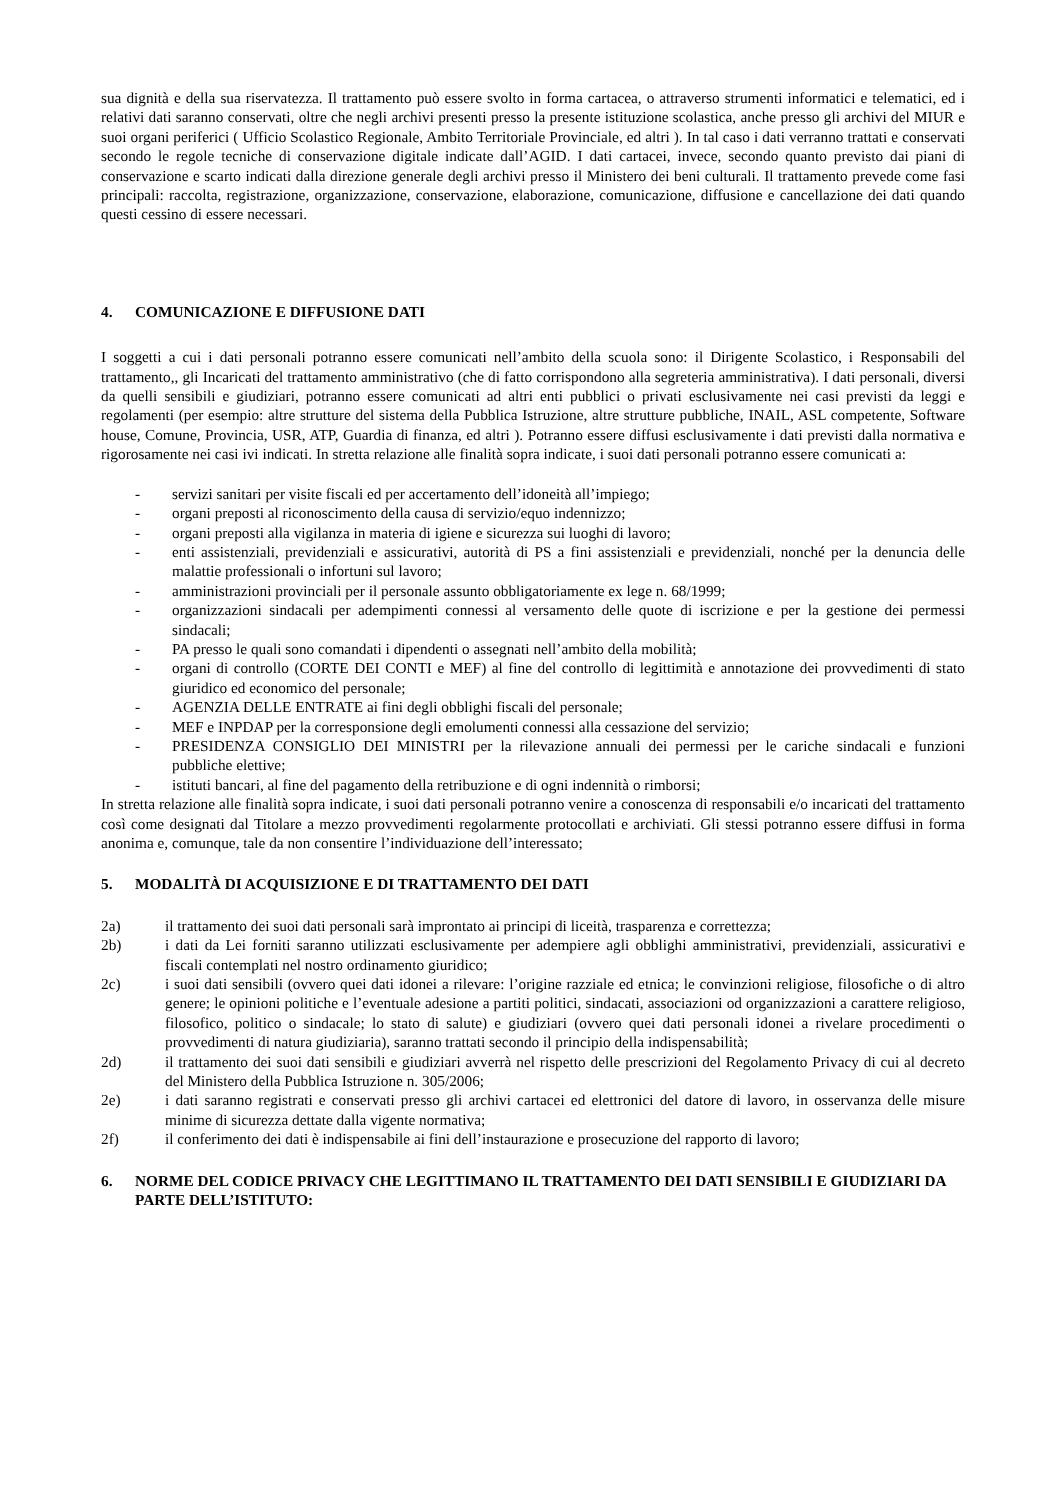sua dignità e della sua riservatezza. Il trattamento può essere svolto in forma cartacea, o attraverso strumenti informatici e telematici, ed i relativi dati saranno conservati, oltre che negli archivi presenti presso la presente istituzione scolastica, anche presso gli archivi del MIUR e suoi organi periferici ( Ufficio Scolastico Regionale, Ambito Territoriale Provinciale, ed altri ). In tal caso i dati verranno trattati e conservati secondo le regole tecniche di conservazione digitale indicate dall’AGID. I dati cartacei, invece, secondo quanto previsto dai piani di conservazione e scarto indicati dalla direzione generale degli archivi presso il Ministero dei beni culturali. Il trattamento prevede come fasi principali: raccolta, registrazione, organizzazione, conservazione, elaborazione, comunicazione, diffusione e cancellazione dei dati quando questi cessino di essere necessari.
4. COMUNICAZIONE E DIFFUSIONE DATI
I soggetti a cui i dati personali potranno essere comunicati nell’ambito della scuola sono: il Dirigente Scolastico, i Responsabili del trattamento,, gli Incaricati del trattamento amministrativo (che di fatto corrispondono alla segreteria amministrativa). I dati personali, diversi da quelli sensibili e giudiziari, potranno essere comunicati ad altri enti pubblici o privati esclusivamente nei casi previsti da leggi e regolamenti (per esempio: altre strutture del sistema della Pubblica Istruzione, altre strutture pubbliche, INAIL, ASL competente, Software house, Comune, Provincia, USR, ATP, Guardia di finanza, ed altri ). Potranno essere diffusi esclusivamente i dati previsti dalla normativa e rigorosamente nei casi ivi indicati. In stretta relazione alle finalità sopra indicate, i suoi dati personali potranno essere comunicati a:
- servizi sanitari per visite fiscali ed per accertamento dell’idoneità all’impiego;
- organi preposti al riconoscimento della causa di servizio/equo indennizzo;
- organi preposti alla vigilanza in materia di igiene e sicurezza sui luoghi di lavoro;
- enti assistenziali, previdenziali e assicurativi, autorità di PS a fini assistenziali e previdenziali, nonché per la denuncia delle malattie professionali o infortuni sul lavoro;
- amministrazioni provinciali per il personale assunto obbligatoriamente ex lege n. 68/1999;
- organizzazioni sindacali per adempimenti connessi al versamento delle quote di iscrizione e per la gestione dei permessi sindacali;
- PA presso le quali sono comandati i dipendenti o assegnati nell’ambito della mobilità;
- organi di controllo (CORTE DEI CONTI e MEF) al fine del controllo di legittimità e annotazione dei provvedimenti di stato giuridico ed economico del personale;
- AGENZIA DELLE ENTRATE ai fini degli obblighi fiscali del personale;
- MEF e INPDAP per la corresponsione degli emolumenti connessi alla cessazione del servizio;
- PRESIDENZA CONSIGLIO DEI MINISTRI per la rilevazione annuali dei permessi per le cariche sindacali e funzioni pubbliche elettive;
- istituti bancari, al fine del pagamento della retribuzione e di ogni indennità o rimborsi;
In stretta relazione alle finalità sopra indicate, i suoi dati personali potranno venire a conoscenza di responsabili e/o incaricati del trattamento così come designati dal Titolare a mezzo provvedimenti regolarmente protocollati e archiviati. Gli stessi potranno essere diffusi in forma anonima e, comunque, tale da non consentire l’individuazione dell’interessato;
5. MODALITÀ DI ACQUISIZIONE E DI TRATTAMENTO DEI DATI
2a) il trattamento dei suoi dati personali sarà improntato ai principi di liceità, trasparenza e correttezza;
2b) i dati da Lei forniti saranno utilizzati esclusivamente per adempiere agli obblighi amministrativi, previdenziali, assicurativi e fiscali contemplati nel nostro ordinamento giuridico;
2c) i suoi dati sensibili (ovvero quei dati idonei a rilevare: l’origine razziale ed etnica; le convinzioni religiose, filosofiche o di altro genere; le opinioni politiche e l’eventuale adesione a partiti politici, sindacati, associazioni od organizzazioni a carattere religioso, filosofico, politico o sindacale; lo stato di salute) e giudiziari (ovvero quei dati personali idonei a rivelare procedimenti o provvedimenti di natura giudiziaria), saranno trattati secondo il principio della indispensabilità;
2d) il trattamento dei suoi dati sensibili e giudiziari avverrà nel rispetto delle prescrizioni del Regolamento Privacy di cui al decreto del Ministero della Pubblica Istruzione n. 305/2006;
2e) i dati saranno registrati e conservati presso gli archivi cartacei ed elettronici del datore di lavoro, in osservanza delle misure minime di sicurezza dettate dalla vigente normativa;
2f) il conferimento dei dati è indispensabile ai fini dell’instaurazione e prosecuzione del rapporto di lavoro;
6. NORME DEL CODICE PRIVACY CHE LEGITTIMANO IL TRATTAMENTO DEI DATI SENSIBILI E GIUDIZIARI DA PARTE DELL’ISTITUTO: